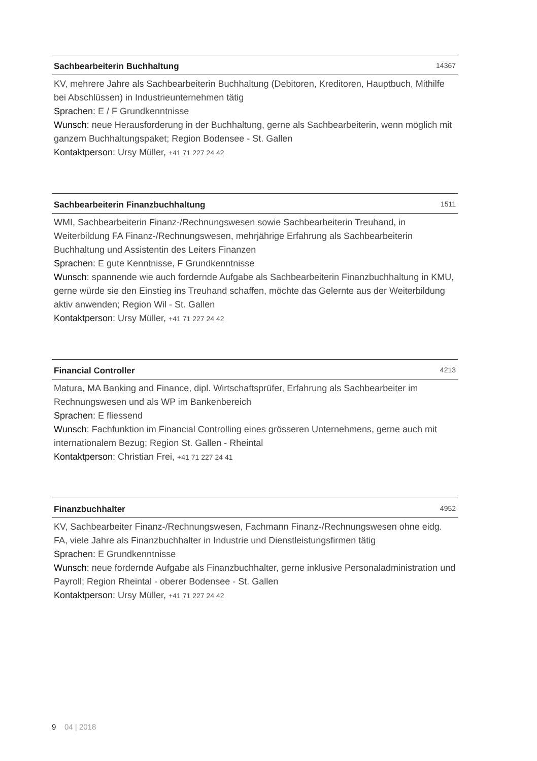Sachbearbeiterin Buchhaltung 14367
KV, mehrere Jahre als Sachbearbeiterin Buchhaltung (Debitoren, Kreditoren, Hauptbuch, Mithilfe bei Abschlüssen) in Industrieunternehmen tätig
Sprachen: E / F Grundkenntnisse
Wunsch: neue Herausforderung in der Buchhaltung, gerne als Sachbearbeiterin, wenn möglich mit ganzem Buchhaltungspaket; Region Bodensee - St. Gallen
Kontaktperson: Ursy Müller, +41 71 227 24 42
Sachbearbeiterin Finanzbuchhaltung 1511
WMI, Sachbearbeiterin Finanz-/Rechnungswesen sowie Sachbearbeiterin Treuhand, in Weiterbildung FA Finanz-/Rechnungswesen, mehrjährige Erfahrung als Sachbearbeiterin Buchhaltung und Assistentin des Leiters Finanzen
Sprachen: E gute Kenntnisse, F Grundkenntnisse
Wunsch: spannende wie auch fordernde Aufgabe als Sachbearbeiterin Finanzbuchhaltung in KMU, gerne würde sie den Einstieg ins Treuhand schaffen, möchte das Gelernte aus der Weiterbildung aktiv anwenden; Region Wil - St. Gallen
Kontaktperson: Ursy Müller, +41 71 227 24 42
Financial Controller 4213
Matura, MA Banking and Finance, dipl. Wirtschaftsprüfer, Erfahrung als Sachbearbeiter im Rechnungswesen und als WP im Bankenbereich
Sprachen: E fliessend
Wunsch: Fachfunktion im Financial Controlling eines grösseren Unternehmens, gerne auch mit internationalem Bezug; Region St. Gallen - Rheintal
Kontaktperson: Christian Frei, +41 71 227 24 41
Finanzbuchhalter 4952
KV, Sachbearbeiter Finanz-/Rechnungswesen, Fachmann Finanz-/Rechnungswesen ohne eidg. FA, viele Jahre als Finanzbuchhalter in Industrie und Dienstleistungsfirmen tätig
Sprachen: E Grundkenntnisse
Wunsch: neue fordernde Aufgabe als Finanzbuchhalter, gerne inklusive Personaladministration und Payroll; Region Rheintal - oberer Bodensee - St. Gallen
Kontaktperson: Ursy Müller, +41 71 227 24 42
9 04 | 2018